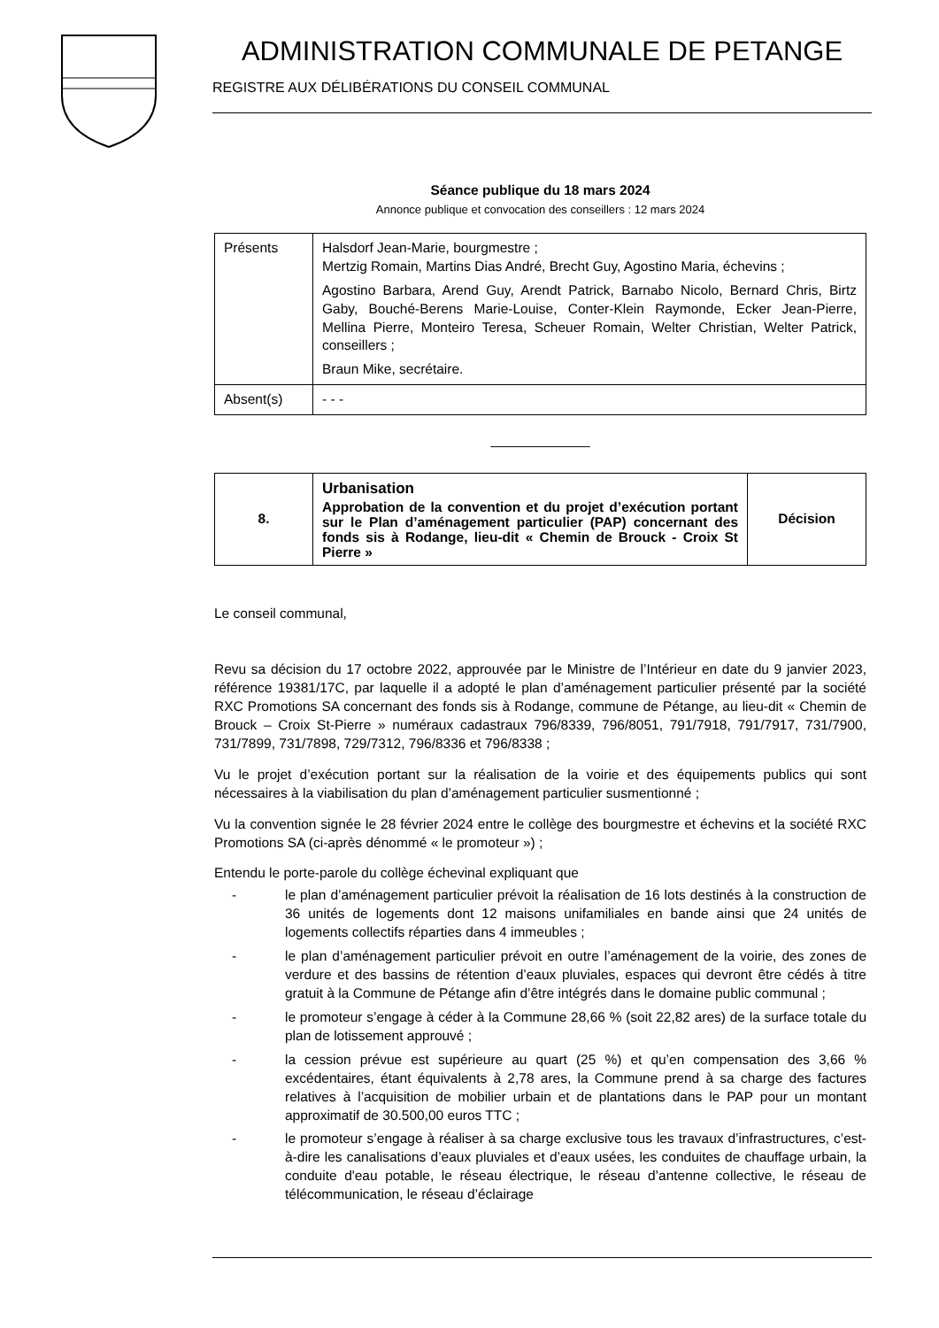ADMINISTRATION COMMUNALE DE PETANGE
REGISTRE AUX DÉLIBÉRATIONS DU CONSEIL COMMUNAL
Séance publique du 18 mars 2024
Annonce publique et convocation des conseillers : 12 mars 2024
| Présents | Halsdorf Jean-Marie, bourgmestre ; Mertzig Romain, Martins Dias André, Brecht Guy, Agostino Maria, échevins ; Agostino Barbara, Arend Guy, Arendt Patrick, Barnabo Nicolo, Bernard Chris, Birtz Gaby, Bouché-Berens Marie-Louise, Conter-Klein Raymonde, Ecker Jean-Pierre, Mellina Pierre, Monteiro Teresa, Scheuer Romain, Welter Christian, Welter Patrick, conseillers ; Braun Mike, secrétaire. |
| Absent(s) | - - - |
_____________
| 8. | Urbanisation Approbation de la convention et du projet d’exécution portant sur le Plan d’aménagement particulier (PAP) concernant des fonds sis à Rodange, lieu-dit « Chemin de Brouck - Croix St Pierre » | Décision |
Le conseil communal,
Revu sa décision du 17 octobre 2022, approuvée par le Ministre de l’Intérieur en date du 9 janvier 2023, référence 19381/17C, par laquelle il a adopté le plan d’aménagement particulier présenté par la société RXC Promotions SA concernant des fonds sis à Rodange, commune de Pétange, au lieu-dit « Chemin de Brouck – Croix St-Pierre » numéraux cadastraux 796/8339, 796/8051, 791/7918, 791/7917, 731/7900, 731/7899, 731/7898, 729/7312, 796/8336 et 796/8338 ;
Vu le projet d’exécution portant sur la réalisation de la voirie et des équipements publics qui sont nécessaires à la viabilisation du plan d’aménagement particulier susmentionné ;
Vu la convention signée le 28 février 2024 entre le collège des bourgmestre et échevins et la société RXC Promotions SA (ci-après dénommé « le promoteur ») ;
Entendu le porte-parole du collège échevinal expliquant que
- le plan d’aménagement particulier prévoit la réalisation de 16 lots destinés à la construction de 36 unités de logements dont 12 maisons unifamiliales en bande ainsi que 24 unités de logements collectifs réparties dans 4 immeubles ;
- le plan d’aménagement particulier prévoit en outre l’aménagement de la voirie, des zones de verdure et des bassins de rétention d’eaux pluviales, espaces qui devront être cédés à titre gratuit à la Commune de Pétange afin d’être intégrés dans le domaine public communal ;
- le promoteur s’engage à céder à la Commune 28,66 % (soit 22,82 ares) de la surface totale du plan de lotissement approuvé ;
- la cession prévue est supérieure au quart (25 %) et qu’en compensation des 3,66 % excédentaires, étant équivalents à 2,78 ares, la Commune prend à sa charge des factures relatives à l’acquisition de mobilier urbain et de plantations dans le PAP pour un montant approximatif de 30.500,00 euros TTC ;
- le promoteur s’engage à réaliser à sa charge exclusive tous les travaux d’infrastructures, c’est-à-dire les canalisations d’eaux pluviales et d’eaux usées, les conduites de chauffage urbain, la conduite d'eau potable, le réseau électrique, le réseau d’antenne collective, le réseau de télécommunication, le réseau d’éclairage